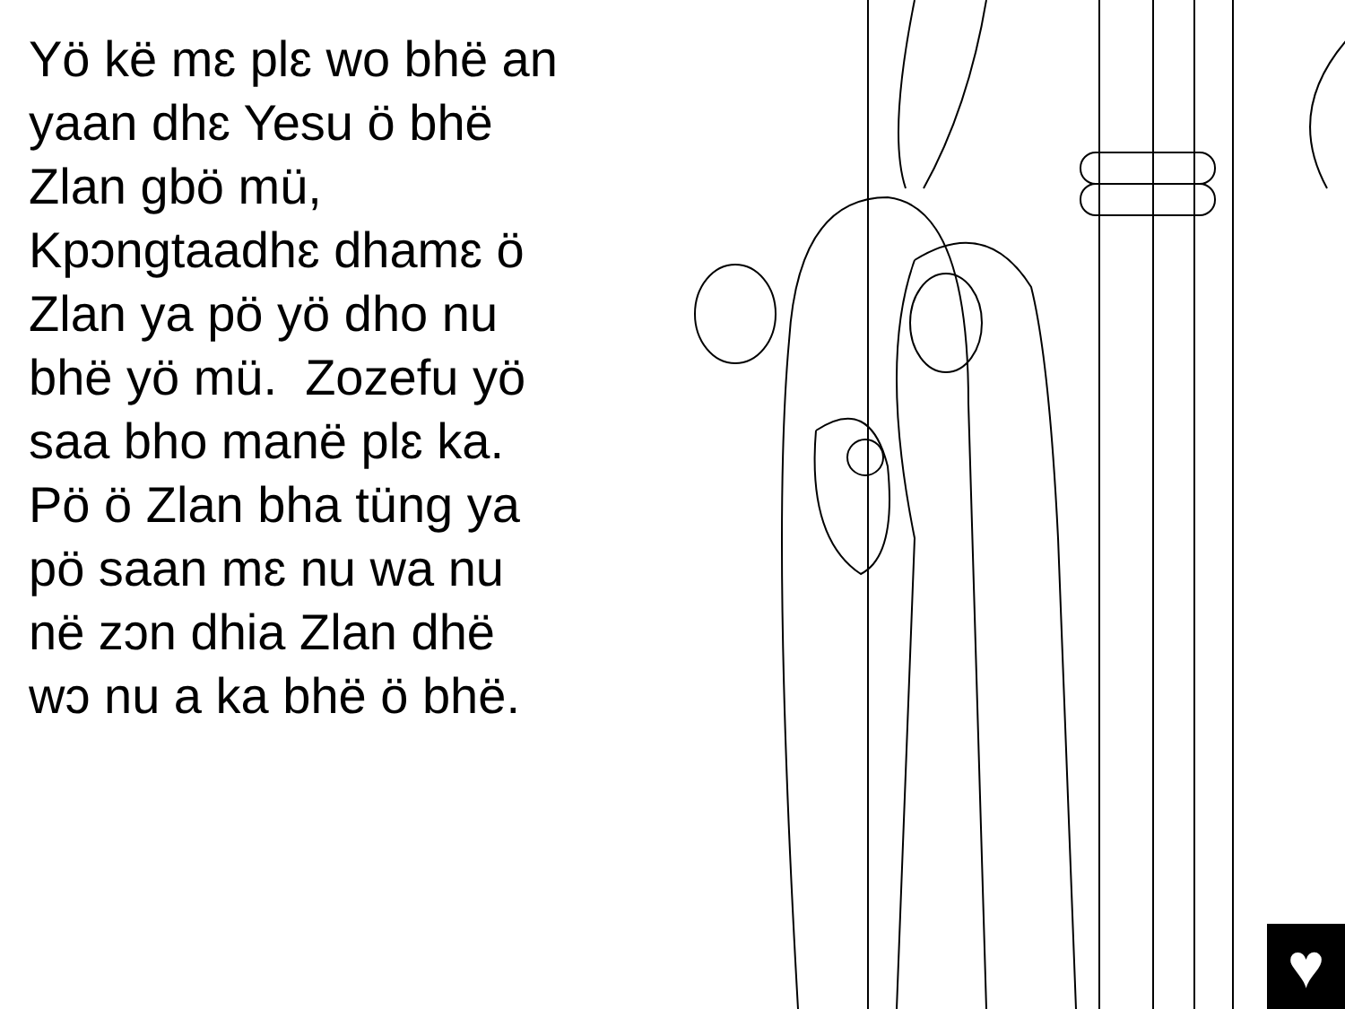Yö kë mɛ plɛ wo bhë an yaan dhɛ Yesu ö bhë Zlan gbö mü, Kpɔngtaadhɛ dhamɛ ö Zlan ya pö yö dho nu bhë yö mü. Zozefu yö saa bho manë plɛ ka. Pö ö Zlan bha tüng ya pö saan mɛ nu wa nu në zɔn dhia Zlan dhë wɔ nu a ka bhë ö bhë.
♥